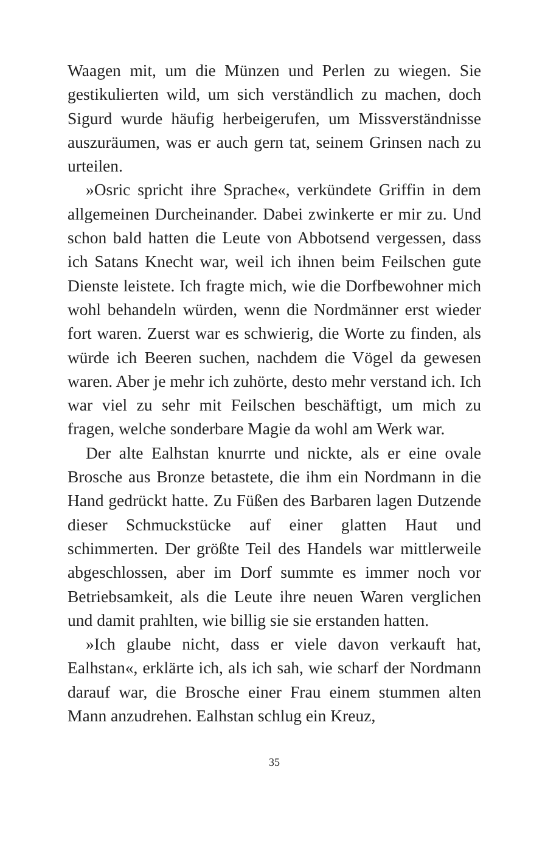Waagen mit, um die Münzen und Perlen zu wiegen. Sie gestikulierten wild, um sich verständlich zu machen, doch Sigurd wurde häufig herbeigerufen, um Missverständnisse auszuräumen, was er auch gern tat, seinem Grinsen nach zu urteilen.
»Osric spricht ihre Sprache«, verkündete Griffin in dem allgemeinen Durcheinander. Dabei zwinkerte er mir zu. Und schon bald hatten die Leute von Abbotsend vergessen, dass ich Satans Knecht war, weil ich ihnen beim Feilschen gute Dienste leistete. Ich fragte mich, wie die Dorfbewohner mich wohl behandeln würden, wenn die Nordmänner erst wieder fort waren. Zuerst war es schwierig, die Worte zu finden, als würde ich Beeren suchen, nachdem die Vögel da gewesen waren. Aber je mehr ich zuhörte, desto mehr verstand ich. Ich war viel zu sehr mit Feilschen beschäftigt, um mich zu fragen, welche sonderbare Magie da wohl am Werk war.
Der alte Ealhstan knurrte und nickte, als er eine ovale Brosche aus Bronze betastete, die ihm ein Nordmann in die Hand gedrückt hatte. Zu Füßen des Barbaren lagen Dutzende dieser Schmuckstücke auf einer glatten Haut und schimmerten. Der größte Teil des Handels war mittlerweile abgeschlossen, aber im Dorf summte es immer noch vor Betriebsamkeit, als die Leute ihre neuen Waren verglichen und damit prahlten, wie billig sie sie erstanden hatten.
»Ich glaube nicht, dass er viele davon verkauft hat, Ealhstan«, erklärte ich, als ich sah, wie scharf der Nordmann darauf war, die Brosche einer Frau einem stummen alten Mann anzudrehen. Ealhstan schlug ein Kreuz,
35